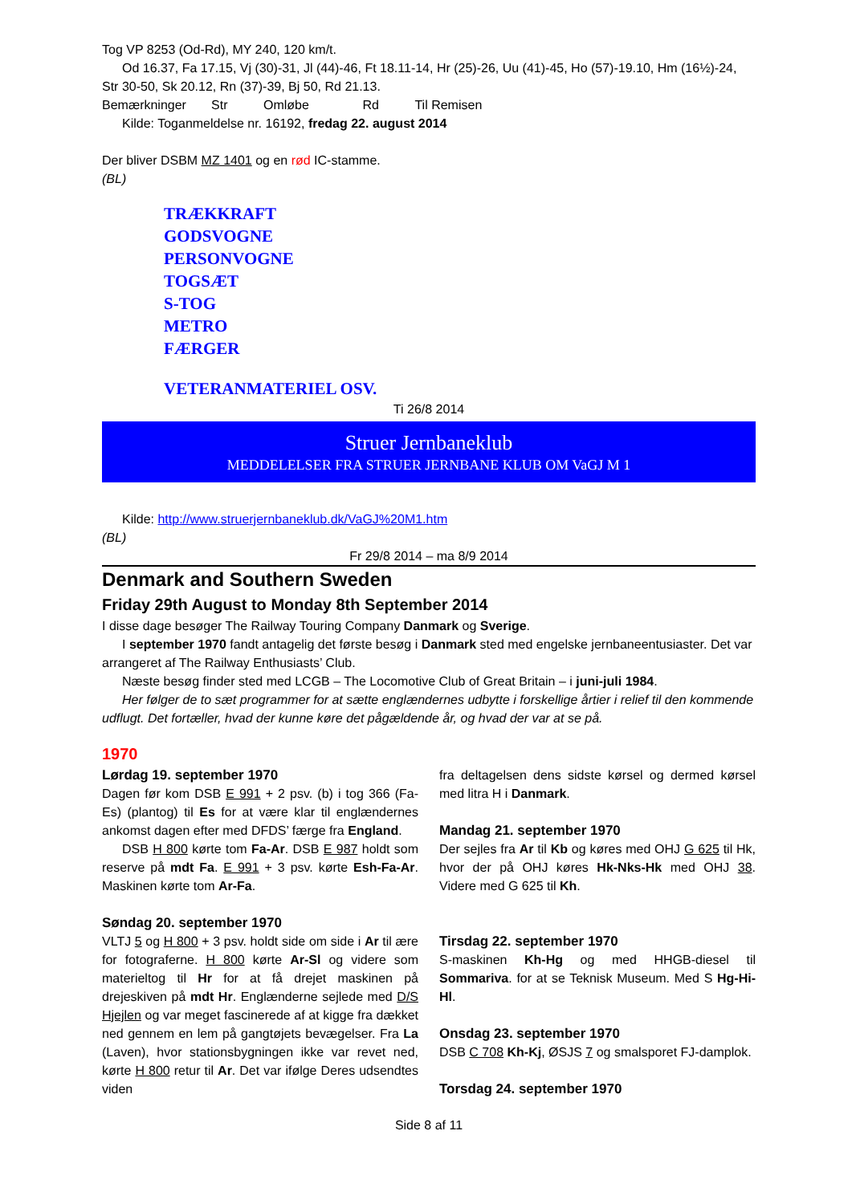Tog VP 8253 (Od-Rd), MY 240, 120 km/t.
Od 16.37, Fa 17.15, Vj (30)-31, Jl (44)-46, Ft 18.11-14, Hr (25)-26, Uu (41)-45, Ho (57)-19.10, Hm (16½)-24, Str 30-50, Sk 20.12, Rn (37)-39, Bj 50, Rd 21.13.
Bemærkninger Str Omløbe Rd Til Remisen
Kilde: Toganmeldelse nr. 16192, fredag 22. august 2014
Der bliver DSBM MZ 1401 og en rød IC-stamme.
(BL)
TRÆKKRAFT
GODSVOGNE
PERSONVOGNE
TOGSÆT
S-TOG
METRO
FÆRGER
VETERANMATERIEL OSV.
Ti 26/8 2014
Struer Jernbaneklub
MEDDELELSER FRA STRUER JERNBANE KLUB OM VaGJ M 1
Kilde: http://www.struerjernbaneklub.dk/VaGJ%20M1.htm
(BL)
Fr 29/8 2014 – ma 8/9 2014
Denmark and Southern Sweden
Friday 29th August to Monday 8th September 2014
I disse dage besøger The Railway Touring Company Danmark og Sverige.
I september 1970 fandt antagelig det første besøg i Danmark sted med engelske jernbaneentusiaster. Det var arrangeret af The Railway Enthusiasts’ Club.
Næste besøg finder sted med LCGB – The Locomotive Club of Great Britain – i juni-juli 1984.
Her følger de to sæt programmer for at sætte englændernes udbytte i forskellige årtier i relief til den kommende udflugt. Det fortæller, hvad der kunne køre det pågældende år, og hvad der var at se på.
1970
Lørdag 19. september 1970
Dagen før kom DSB E 991 + 2 psv. (b) i tog 366 (Fa-Es) (plantog) til Es for at være klar til englændernes ankomst dagen efter med DFDS’ færge fra England.
DSB H 800 kørte tom Fa-Ar. DSB E 987 holdt som reserve på mdt Fa. E 991 + 3 psv. kørte Esh-Fa-Ar. Maskinen kørte tom Ar-Fa.
Søndag 20. september 1970
VLTJ 5 og H 800 + 3 psv. holdt side om side i Ar til ære for fotograferne. H 800 kørte Ar-Sl og videre som materieltog til Hr for at få drejet maskinen på drejeskiven på mdt Hr. Englænderne sejlede med D/S Hjejlen og var meget fascinerede af at kigge fra dækket ned gennem en lem på gangtøjets bevægelser. Fra La (Laven), hvor stationsbygningen ikke var revet ned, kørte H 800 retur til Ar. Det var ifølge Deres udsendtes viden
fra deltagelsen dens sidste kørsel og dermed kørsel med litra H i Danmark.
Mandag 21. september 1970
Der sejles fra Ar til Kb og køres med OHJ G 625 til Hk, hvor der på OHJ køres Hk-Nks-Hk med OHJ 38. Videre med G 625 til Kh.
Tirsdag 22. september 1970
S-maskinen Kh-Hg og med HHGB-diesel til Sommariva. for at se Teknisk Museum. Med S Hg-Hi-Hl.
Onsdag 23. september 1970
DSB C 708 Kh-Kj, ØSJS 7 og smalsporet FJ-damplok.
Torsdag 24. september 1970
Side 8 af 11